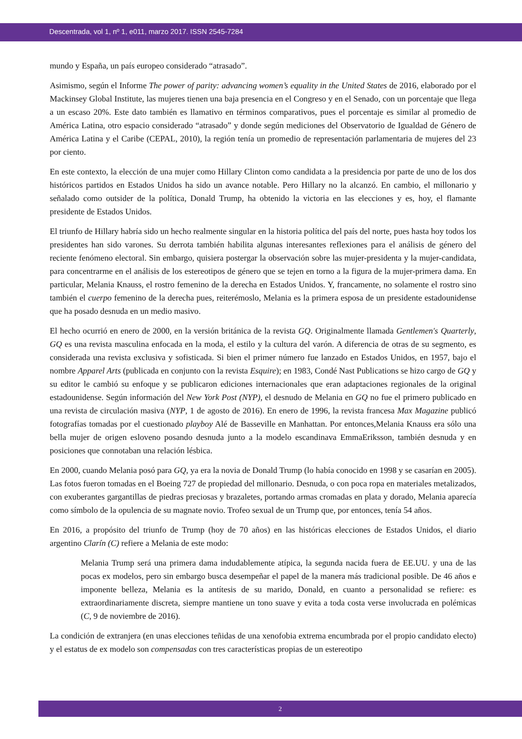Descentrada, vol 1, nº 1, e011, marzo 2017. ISSN 2545-7284
mundo y España, un país europeo considerado “atrasado”.
Asimismo, según el Informe The power of parity: advancing women’s equality in the United States de 2016, elaborado por el Mackinsey Global Institute, las mujeres tienen una baja presencia en el Congreso y en el Senado, con un porcentaje que llega a un escaso 20%. Este dato también es llamativo en términos comparativos, pues el porcentaje es similar al promedio de América Latina, otro espacio considerado “atrasado” y donde según mediciones del Observatorio de Igualdad de Género de América Latina y el Caribe (CEPAL, 2010), la región tenía un promedio de representación parlamentaria de mujeres del 23 por ciento.
En este contexto, la elección de una mujer como Hillary Clinton como candidata a la presidencia por parte de uno de los dos históricos partidos en Estados Unidos ha sido un avance notable. Pero Hillary no la alcanzó. En cambio, el millonario y señalado como outsider de la política, Donald Trump, ha obtenido la victoria en las elecciones y es, hoy, el flamante presidente de Estados Unidos.
El triunfo de Hillary habría sido un hecho realmente singular en la historia política del país del norte, pues hasta hoy todos los presidentes han sido varones. Su derrota también habilita algunas interesantes reflexiones para el análisis de género del reciente fenómeno electoral. Sin embargo, quisiera postergar la observación sobre las mujer-presidenta y la mujer-candidata, para concentrarme en el análisis de los estereotipos de género que se tejen en torno a la figura de la mujer-primera dama. En particular, Melania Knauss, el rostro femenino de la derecha en Estados Unidos. Y, francamente, no solamente el rostro sino también el cuerpo femenino de la derecha pues, reiterémoslo, Melania es la primera esposa de un presidente estadounidense que ha posado desnuda en un medio masivo.
El hecho ocurrió en enero de 2000, en la versión británica de la revista GQ. Originalmente llamada Gentlemen's Quarterly, GQ es una revista masculina enfocada en la moda, el estilo y la cultura del varón. A diferencia de otras de su segmento, es considerada una revista exclusiva y sofisticada. Si bien el primer número fue lanzado en Estados Unidos, en 1957, bajo el nombre Apparel Arts (publicada en conjunto con la revista Esquire); en 1983, Condé Nast Publications se hizo cargo de GQ y su editor le cambió su enfoque y se publicaron ediciones internacionales que eran adaptaciones regionales de la original estadounidense. Según información del New York Post (NYP), el desnudo de Melania en GQ no fue el primero publicado en una revista de circulación masiva (NYP, 1 de agosto de 2016). En enero de 1996, la revista francesa Max Magazine publicó fotografías tomadas por el cuestionado playboy Alé de Basseville en Manhattan. Por entonces,Melania Knauss era sólo una bella mujer de origen esloveno posando desnuda junto a la modelo escandinava EmmaEriksson, también desnuda y en posiciones que connotaban una relación lésbica.
En 2000, cuando Melania posó para GQ, ya era la novia de Donald Trump (lo había conocido en 1998 y se casarían en 2005). Las fotos fueron tomadas en el Boeing 727 de propiedad del millonario. Desnuda, o con poca ropa en materiales metalizados, con exuberantes gargantillas de piedras preciosas y brazaletes, portando armas cromadas en plata y dorado, Melania aparecía como símbolo de la opulencia de su magnate novio. Trofeo sexual de un Trump que, por entonces, tenía 54 años.
En 2016, a propósito del triunfo de Trump (hoy de 70 años) en las históricas elecciones de Estados Unidos, el diario argentino Clarín (C) refiere a Melania de este modo:
Melania Trump será una primera dama indudablemente atípica, la segunda nacida fuera de EE.UU. y una de las pocas ex modelos, pero sin embargo busca desempeñar el papel de la manera más tradicional posible. De 46 años e imponente belleza, Melania es la antítesis de su marido, Donald, en cuanto a personalidad se refiere: es extraordinariamente discreta, siempre mantiene un tono suave y evita a toda costa verse involucrada en polémicas (C, 9 de noviembre de 2016).
La condición de extranjera (en unas elecciones teñidas de una xenofobia extrema encumbrada por el propio candidato electo) y el estatus de ex modelo son compensadas con tres características propias de un estereotipo
2